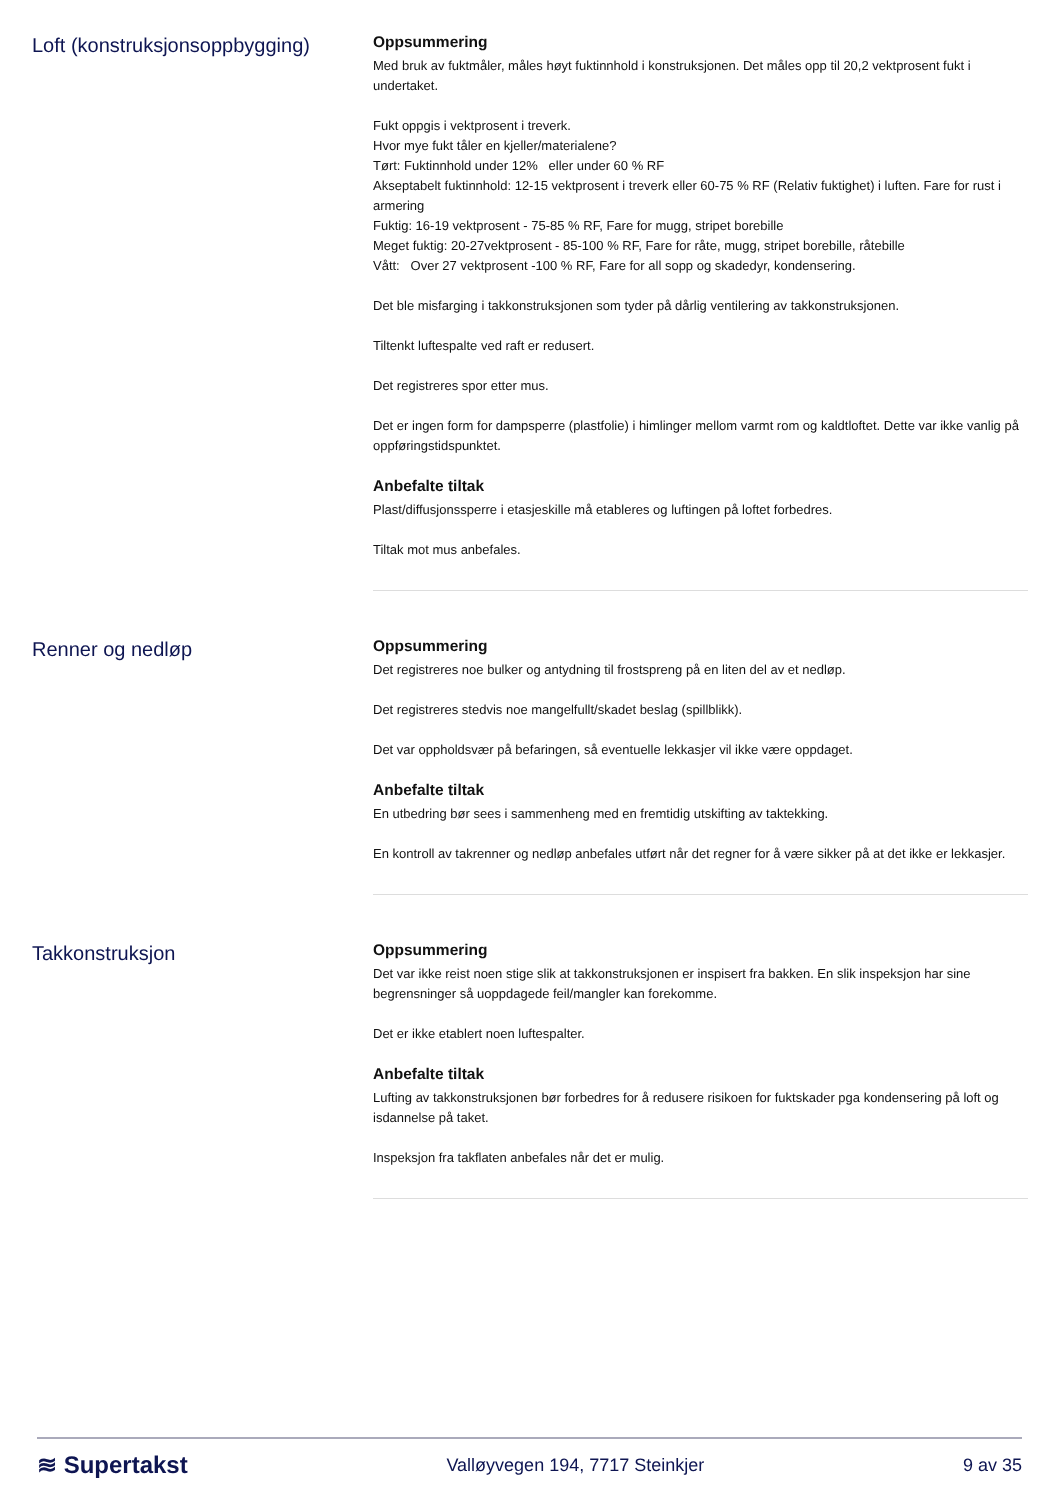Loft (konstruksjonsoppbygging)
Oppsummering
Med bruk av fuktmåler, måles høyt fuktinnhold i konstruksjonen. Det måles opp til 20,2 vektprosent fukt i undertaket.
Fukt oppgis i vektprosent i treverk.
Hvor mye fukt tåler en kjeller/materialene?
Tørt: Fuktinnhold under 12% eller under 60 % RF
Akseptabelt fuktinnhold: 12-15 vektprosent i treverk eller 60-75 % RF (Relativ fuktighet) i luften. Fare for rust i armering
Fuktig: 16-19 vektprosent - 75-85 % RF, Fare for mugg, stripet borebille
Meget fuktig: 20-27vektprosent - 85-100 % RF, Fare for råte, mugg, stripet borebille, råtebille
Vått: Over 27 vektprosent -100 % RF, Fare for all sopp og skadedyr, kondensering.
Det ble misfarging i takkonstruksjonen som tyder på dårlig ventilering av takkonstruksjonen.
Tiltenkt luftespalte ved raft er redusert.
Det registreres spor etter mus.
Det er ingen form for dampsperre (plastfolie) i himlinger mellom varmt rom og kaldtloftet. Dette var ikke vanlig på oppføringstidspunktet.
Anbefalte tiltak
Plast/diffusjonssperre i etasjeskille må etableres og luftingen på loftet forbedres.
Tiltak mot mus anbefales.
Renner og nedløp
Oppsummering
Det registreres noe bulker og antydning til frostspreng på en liten del av et nedløp.
Det registreres stedvis noe mangelfullt/skadet beslag (spillblikk).
Det var oppholdsvær på befaringen, så eventuelle lekkasjer vil ikke være oppdaget.
Anbefalte tiltak
En utbedring bør sees i sammenheng med en fremtidig utskifting av taktekking.
En kontroll av takrenner og nedløp anbefales utført når det regner for å være sikker på at det ikke er lekkasjer.
Takkonstruksjon
Oppsummering
Det var ikke reist noen stige slik at takkonstruksjonen er inspisert fra bakken. En slik inspeksjon har sine begrensninger så uoppdagede feil/mangler kan forekomme.
Det er ikke etablert noen luftespalter.
Anbefalte tiltak
Lufting av takkonstruksjonen bør forbedres for å redusere risikoen for fuktskader pga kondensering på loft og isdannelse på taket.
Inspeksjon fra takflaten anbefales når det er mulig.
≋ Supertakst Valløyvegen 194, 7717 Steinkjer 9 av 35